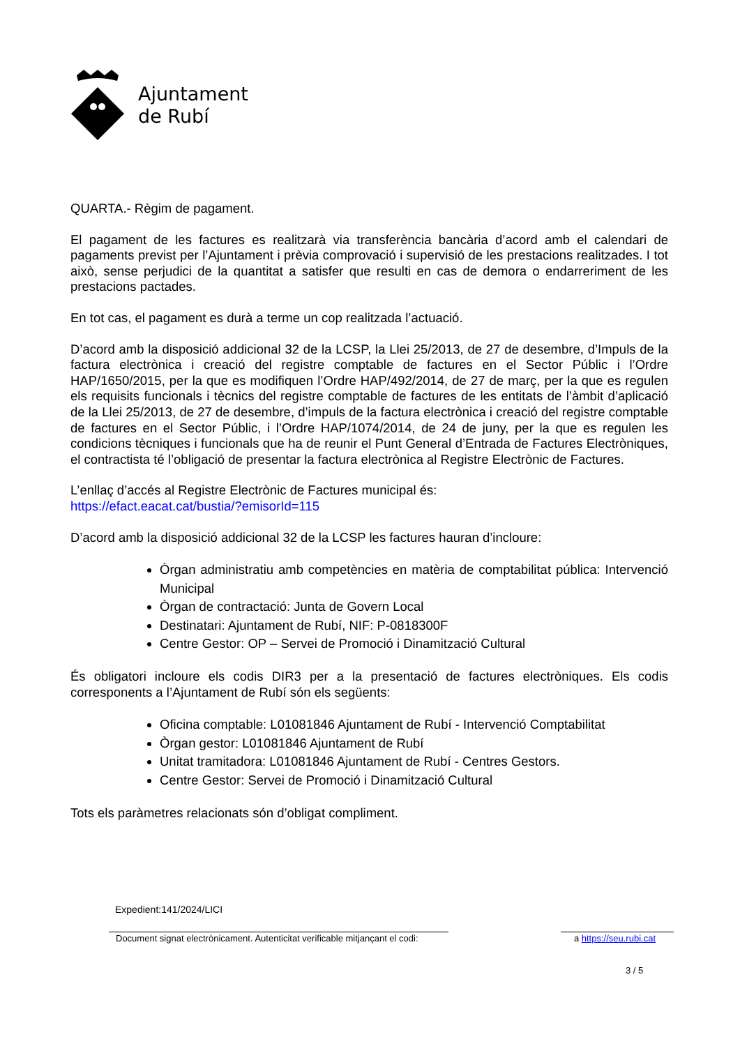Ajuntament
de Rubí
QUARTA.- Règim de pagament.
El pagament de les factures es realitzarà via transferència bancària d’acord amb el calendari de pagaments previst per l’Ajuntament i prèvia comprovació i supervisió de les prestacions realitzades. I tot això, sense perjudici de la quantitat a satisfer que resulti en cas de demora o endarreriment de les prestacions pactades.
En tot cas, el pagament es durà a terme un cop realitzada l’actuació.
D’acord amb la disposició addicional 32 de la LCSP, la Llei 25/2013, de 27 de desembre, d’Impuls de la factura electrònica i creació del registre comptable de factures en el Sector Públic i l’Ordre HAP/1650/2015, per la que es modifiquen l’Ordre HAP/492/2014, de 27 de març, per la que es regulen els requisits funcionals i tècnics del registre comptable de factures de les entitats de l’àmbit d’aplicació de la Llei 25/2013, de 27 de desembre, d’impuls de la factura electrònica i creació del registre comptable de factures en el Sector Públic, i l’Ordre HAP/1074/2014, de 24 de juny, per la que es regulen les condicions tècniques i funcionals que ha de reunir el Punt General d’Entrada de Factures Electròniques, el contractista té l’obligació de presentar la factura electrònica al Registre Electrònic de Factures.
L’enllaç d’accés al Registre Electrònic de Factures municipal és:
https://efact.eacat.cat/bustia/?emisorId=115
D’acord amb la disposició addicional 32 de la LCSP les factures hauran d’incloure:
Òrgan administratiu amb competències en matèria de comptabilitat pública: Intervenció Municipal
Òrgan de contractació: Junta de Govern Local
Destinatari: Ajuntament de Rubí, NIF: P-0818300F
Centre Gestor: OP – Servei de Promoció i Dinamització Cultural
És obligatori incloure els codis DIR3 per a la presentació de factures electròniques. Els codis corresponents a l’Ajuntament de Rubí són els següents:
Oficina comptable: L01081846 Ajuntament de Rubí - Intervenció Comptabilitat
Òrgan gestor: L01081846 Ajuntament de Rubí
Unitat tramitadora: L01081846 Ajuntament de Rubí - Centres Gestors.
Centre Gestor: Servei de Promoció i Dinamització Cultural
Tots els paràmetres relacionats són d’obligat compliment.
Expedient:141/2024/LICI
Document signat electrònicament. Autenticitat verificable mitjançant el codi: a https://seu.rubi.cat
3 / 5